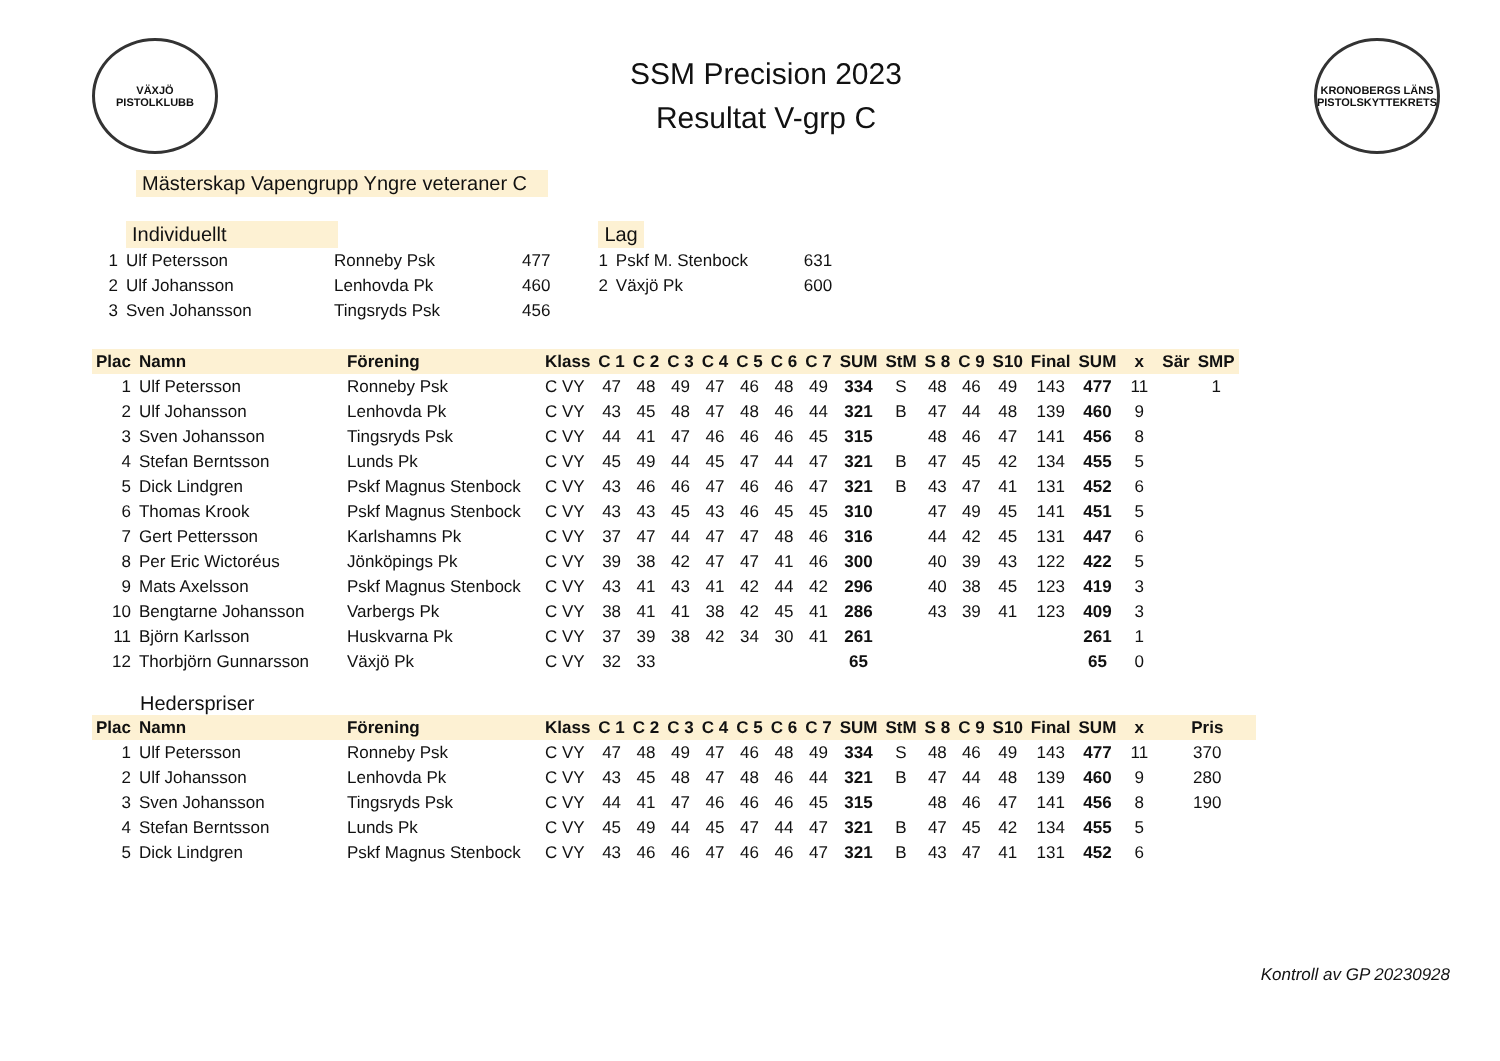VÄXJÖ
PISTOLKLUBB
SSM Precision 2023
Resultat V-grp C
KRONOBERGS LÄNS PISTOLSKYTTEKRETS
Mästerskap Vapengrupp Yngre veteraner C
| | Individuellt | | |
| 1 | Ulf Petersson | Ronneby Psk | 477 |
| 2 | Ulf Johansson | Lenhovda Pk | 460 |
| 3 | Sven Johansson | Tingsryds Psk | 456 |
| Lag | | |
| 1 | Pskf M. Stenbock | 631 |
| 2 | Växjö Pk | 600 |
| Plac | Namn | Förening | Klass | C 1 | C 2 | C 3 | C 4 | C 5 | C 6 | C 7 | SUM | StM | S 8 | C 9 | S10 | Final | SUM | x | Sär | SMP |
| --- | --- | --- | --- | --- | --- | --- | --- | --- | --- | --- | --- | --- | --- | --- | --- | --- | --- | --- | --- | --- |
| 1 | Ulf Petersson | Ronneby Psk | C VY | 47 | 48 | 49 | 47 | 46 | 48 | 49 | 334 | S | 48 | 46 | 49 | 143 | 477 | 11 | | 1 |
| 2 | Ulf Johansson | Lenhovda Pk | C VY | 43 | 45 | 48 | 47 | 48 | 46 | 44 | 321 | B | 47 | 44 | 48 | 139 | 460 | 9 | | |
| 3 | Sven Johansson | Tingsryds Psk | C VY | 44 | 41 | 47 | 46 | 46 | 46 | 45 | 315 | | 48 | 46 | 47 | 141 | 456 | 8 | | |
| 4 | Stefan Berntsson | Lunds Pk | C VY | 45 | 49 | 44 | 45 | 47 | 44 | 47 | 321 | B | 47 | 45 | 42 | 134 | 455 | 5 | | |
| 5 | Dick Lindgren | Pskf Magnus Stenbock | C VY | 43 | 46 | 46 | 47 | 46 | 46 | 47 | 321 | B | 43 | 47 | 41 | 131 | 452 | 6 | | |
| 6 | Thomas Krook | Pskf Magnus Stenbock | C VY | 43 | 43 | 45 | 43 | 46 | 45 | 45 | 310 | | 47 | 49 | 45 | 141 | 451 | 5 | | |
| 7 | Gert Pettersson | Karlshamns Pk | C VY | 37 | 47 | 44 | 47 | 47 | 48 | 46 | 316 | | 44 | 42 | 45 | 131 | 447 | 6 | | |
| 8 | Per Eric Wictoréus | Jönköpings Pk | C VY | 39 | 38 | 42 | 47 | 47 | 41 | 46 | 300 | | 40 | 39 | 43 | 122 | 422 | 5 | | |
| 9 | Mats Axelsson | Pskf Magnus Stenbock | C VY | 43 | 41 | 43 | 41 | 42 | 44 | 42 | 296 | | 40 | 38 | 45 | 123 | 419 | 3 | | |
| 10 | Bengtarne Johansson | Varbergs Pk | C VY | 38 | 41 | 41 | 38 | 42 | 45 | 41 | 286 | | 43 | 39 | 41 | 123 | 409 | 3 | | |
| 11 | Björn Karlsson | Huskvarna Pk | C VY | 37 | 39 | 38 | 42 | 34 | 30 | 41 | 261 | | | | | | 261 | 1 | | |
| 12 | Thorbjörn Gunnarsson | Växjö Pk | C VY | 32 | 33 | | | | | | 65 | | | | | | 65 | 0 | | |
Hederspriser
| Plac | Namn | Förening | Klass | C 1 | C 2 | C 3 | C 4 | C 5 | C 6 | C 7 | SUM | StM | S 8 | C 9 | S10 | Final | SUM | x | Pris |
| --- | --- | --- | --- | --- | --- | --- | --- | --- | --- | --- | --- | --- | --- | --- | --- | --- | --- | --- | --- |
| 1 | Ulf Petersson | Ronneby Psk | C VY | 47 | 48 | 49 | 47 | 46 | 48 | 49 | 334 | S | 48 | 46 | 49 | 143 | 477 | 11 | 370 |
| 2 | Ulf Johansson | Lenhovda Pk | C VY | 43 | 45 | 48 | 47 | 48 | 46 | 44 | 321 | B | 47 | 44 | 48 | 139 | 460 | 9 | 280 |
| 3 | Sven Johansson | Tingsryds Psk | C VY | 44 | 41 | 47 | 46 | 46 | 46 | 45 | 315 | | 48 | 46 | 47 | 141 | 456 | 8 | 190 |
| 4 | Stefan Berntsson | Lunds Pk | C VY | 45 | 49 | 44 | 45 | 47 | 44 | 47 | 321 | B | 47 | 45 | 42 | 134 | 455 | 5 | |
| 5 | Dick Lindgren | Pskf Magnus Stenbock | C VY | 43 | 46 | 46 | 47 | 46 | 46 | 47 | 321 | B | 43 | 47 | 41 | 131 | 452 | 6 | |
Kontroll av GP 20230928